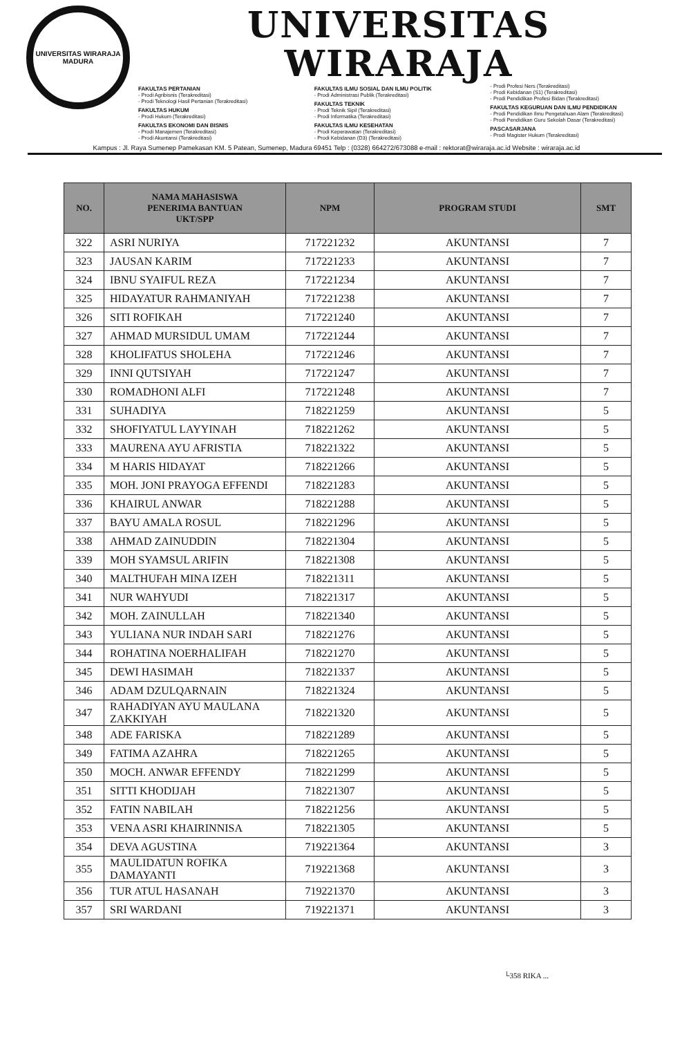UNIVERSITAS WIRARAJA
MADURA
UNIVERSITAS WIRARAJA
FAKULTAS PERTANIAN
- Prodi Agribisnis (Terakreditasi)
- Prodi Teknologi Hasil Pertanian (Terakreditasi)
FAKULTAS HUKUM
- Prodi Hukum (Terakreditasi)
FAKULTAS EKONOMI DAN BISNIS
- Prodi Manajemen (Terakreditasi)
- Prodi Akuntansi (Terakreditasi)
FAKULTAS ILMU SOSIAL DAN ILMU POLITIK
- Prodi Administrasi Publik (Terakreditasi)
FAKULTAS TEKNIK
- Prodi Teknik Sipil (Terakreditasi)
- Prodi Informatika (Terakreditasi)
FAKULTAS ILMU KESEHATAN
- Prodi Keperawatan (Terakreditasi)
- Prodi Kebidanan (D3) (Terakreditasi)
- Prodi Profesi Ners (Terakreditasi)
- Prodi Kebidanan (S1) (Terakreditasi)
- Prodi Pendidikan Profesi Bidan (Terakreditasi)
FAKULTAS KEGURUAN DAN ILMU PENDIDIKAN
- Prodi Pendidikan Ilmu Pengetahuan Alam (Terakreditasi)
- Prodi Pendidikan Guru Sekolah Dasar (Terakreditasi)
PASCASARJANA
- Prodi Magister Hukum (Terakreditasi)
Kampus : Jl. Raya Sumenep Pamekasan KM. 5 Patean, Sumenep, Madura 69451 Telp : (0328) 664272/673088 e-mail : rektorat@wiraraja.ac.id Website : wiraraja.ac.id
| NO. | NAMA MAHASISWA PENERIMA BANTUAN UKT/SPP | NPM | PROGRAM STUDI | SMT |
| --- | --- | --- | --- | --- |
| 322 | ASRI NURIYA | 717221232 | AKUNTANSI | 7 |
| 323 | JAUSAN KARIM | 717221233 | AKUNTANSI | 7 |
| 324 | IBNU SYAIFUL REZA | 717221234 | AKUNTANSI | 7 |
| 325 | HIDAYATUR RAHMANIYAH | 717221238 | AKUNTANSI | 7 |
| 326 | SITI ROFIKAH | 717221240 | AKUNTANSI | 7 |
| 327 | AHMAD MURSIDUL UMAM | 717221244 | AKUNTANSI | 7 |
| 328 | KHOLIFATUS SHOLEHA | 717221246 | AKUNTANSI | 7 |
| 329 | INNI QUTSIYAH | 717221247 | AKUNTANSI | 7 |
| 330 | ROMADHONI ALFI | 717221248 | AKUNTANSI | 7 |
| 331 | SUHADIYA | 718221259 | AKUNTANSI | 5 |
| 332 | SHOFIYATUL LAYYINAH | 718221262 | AKUNTANSI | 5 |
| 333 | MAURENA AYU AFRISTIA | 718221322 | AKUNTANSI | 5 |
| 334 | M HARIS HIDAYAT | 718221266 | AKUNTANSI | 5 |
| 335 | MOH. JONI PRAYOGA EFFENDI | 718221283 | AKUNTANSI | 5 |
| 336 | KHAIRUL ANWAR | 718221288 | AKUNTANSI | 5 |
| 337 | BAYU AMALA ROSUL | 718221296 | AKUNTANSI | 5 |
| 338 | AHMAD ZAINUDDIN | 718221304 | AKUNTANSI | 5 |
| 339 | MOH SYAMSUL ARIFIN | 718221308 | AKUNTANSI | 5 |
| 340 | MALTHUFAH MINA IZEH | 718221311 | AKUNTANSI | 5 |
| 341 | NUR WAHYUDI | 718221317 | AKUNTANSI | 5 |
| 342 | MOH. ZAINULLAH | 718221340 | AKUNTANSI | 5 |
| 343 | YULIANA NUR INDAH SARI | 718221276 | AKUNTANSI | 5 |
| 344 | ROHATINA NOERHALIFAH | 718221270 | AKUNTANSI | 5 |
| 345 | DEWI HASIMAH | 718221337 | AKUNTANSI | 5 |
| 346 | ADAM DZULQARNAIN | 718221324 | AKUNTANSI | 5 |
| 347 | RAHADIYAN AYU MAULANA ZAKKIYAH | 718221320 | AKUNTANSI | 5 |
| 348 | ADE FARISKA | 718221289 | AKUNTANSI | 5 |
| 349 | FATIMA AZAHRA | 718221265 | AKUNTANSI | 5 |
| 350 | MOCH. ANWAR EFFENDY | 718221299 | AKUNTANSI | 5 |
| 351 | SITTI KHODIJAH | 718221307 | AKUNTANSI | 5 |
| 352 | FATIN NABILAH | 718221256 | AKUNTANSI | 5 |
| 353 | VENA ASRI KHAIRINNISA | 718221305 | AKUNTANSI | 5 |
| 354 | DEVA AGUSTINA | 719221364 | AKUNTANSI | 3 |
| 355 | MAULIDATUN ROFIKA DAMAYANTI | 719221368 | AKUNTANSI | 3 |
| 356 | TUR ATUL HASANAH | 719221370 | AKUNTANSI | 3 |
| 357 | SRI WARDANI | 719221371 | AKUNTANSI | 3 |
└358 RIKA ...